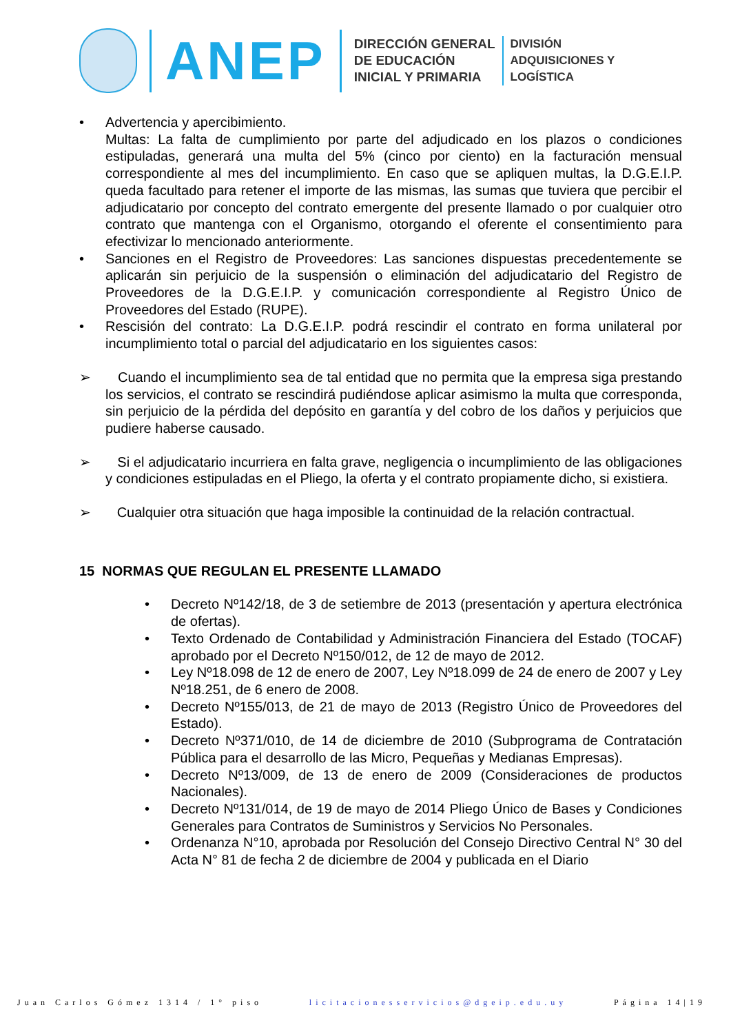ANEP
DIRECCIÓN GENERAL
DE EDUCACIÓN
INICIAL Y PRIMARIA
DIVISIÓN
ADQUISICIONES Y
LOGÍSTICA
• Advertencia y apercibimiento.
Multas: La falta de cumplimiento por parte del adjudicado en los plazos o condiciones estipuladas, generará una multa del 5% (cinco por ciento) en la facturación mensual correspondiente al mes del incumplimiento. En caso que se apliquen multas, la D.G.E.I.P. queda facultado para retener el importe de las mismas, las sumas que tuviera que percibir el adjudicatario por concepto del contrato emergente del presente llamado o por cualquier otro contrato que mantenga con el Organismo, otorgando el oferente el consentimiento para efectivizar lo mencionado anteriormente.
• Sanciones en el Registro de Proveedores: Las sanciones dispuestas precedentemente se aplicarán sin perjuicio de la suspensión o eliminación del adjudicatario del Registro de Proveedores de la D.G.E.I.P. y comunicación correspondiente al Registro Único de Proveedores del Estado (RUPE).
• Rescisión del contrato: La D.G.E.I.P. podrá rescindir el contrato en forma unilateral por incumplimiento total o parcial del adjudicatario en los siguientes casos:
➢ Cuando el incumplimiento sea de tal entidad que no permita que la empresa siga prestando los servicios, el contrato se rescindirá pudiéndose aplicar asimismo la multa que corresponda, sin perjuicio de la pérdida del depósito en garantía y del cobro de los daños y perjuicios que pudiere haberse causado.
➢ Si el adjudicatario incurriera en falta grave, negligencia o incumplimiento de las obligaciones y condiciones estipuladas en el Pliego, la oferta y el contrato propiamente dicho, si existiera.
➢ Cualquier otra situación que haga imposible la continuidad de la relación contractual.
15 NORMAS QUE REGULAN EL PRESENTE LLAMADO
• Decreto Nº142/18, de 3 de setiembre de 2013 (presentación y apertura electrónica de ofertas).
• Texto Ordenado de Contabilidad y Administración Financiera del Estado (TOCAF) aprobado por el Decreto Nº150/012, de 12 de mayo de 2012.
• Ley Nº18.098 de 12 de enero de 2007, Ley Nº18.099 de 24 de enero de 2007 y Ley Nº18.251, de 6 enero de 2008.
• Decreto Nº155/013, de 21 de mayo de 2013 (Registro Único de Proveedores del Estado).
• Decreto Nº371/010, de 14 de diciembre de 2010 (Subprograma de Contratación Pública para el desarrollo de las Micro, Pequeñas y Medianas Empresas).
• Decreto Nº13/009, de 13 de enero de 2009 (Consideraciones de productos Nacionales).
• Decreto Nº131/014, de 19 de mayo de 2014 Pliego Único de Bases y Condiciones Generales para Contratos de Suministros y Servicios No Personales.
• Ordenanza N°10, aprobada por Resolución del Consejo Directivo Central N° 30 del Acta N° 81 de fecha 2 de diciembre de 2004 y publicada en el Diario
Juan Carlos Gómez 1314 / 1° piso licitacionesservicios@dgeip.edu.uy Página 14|19